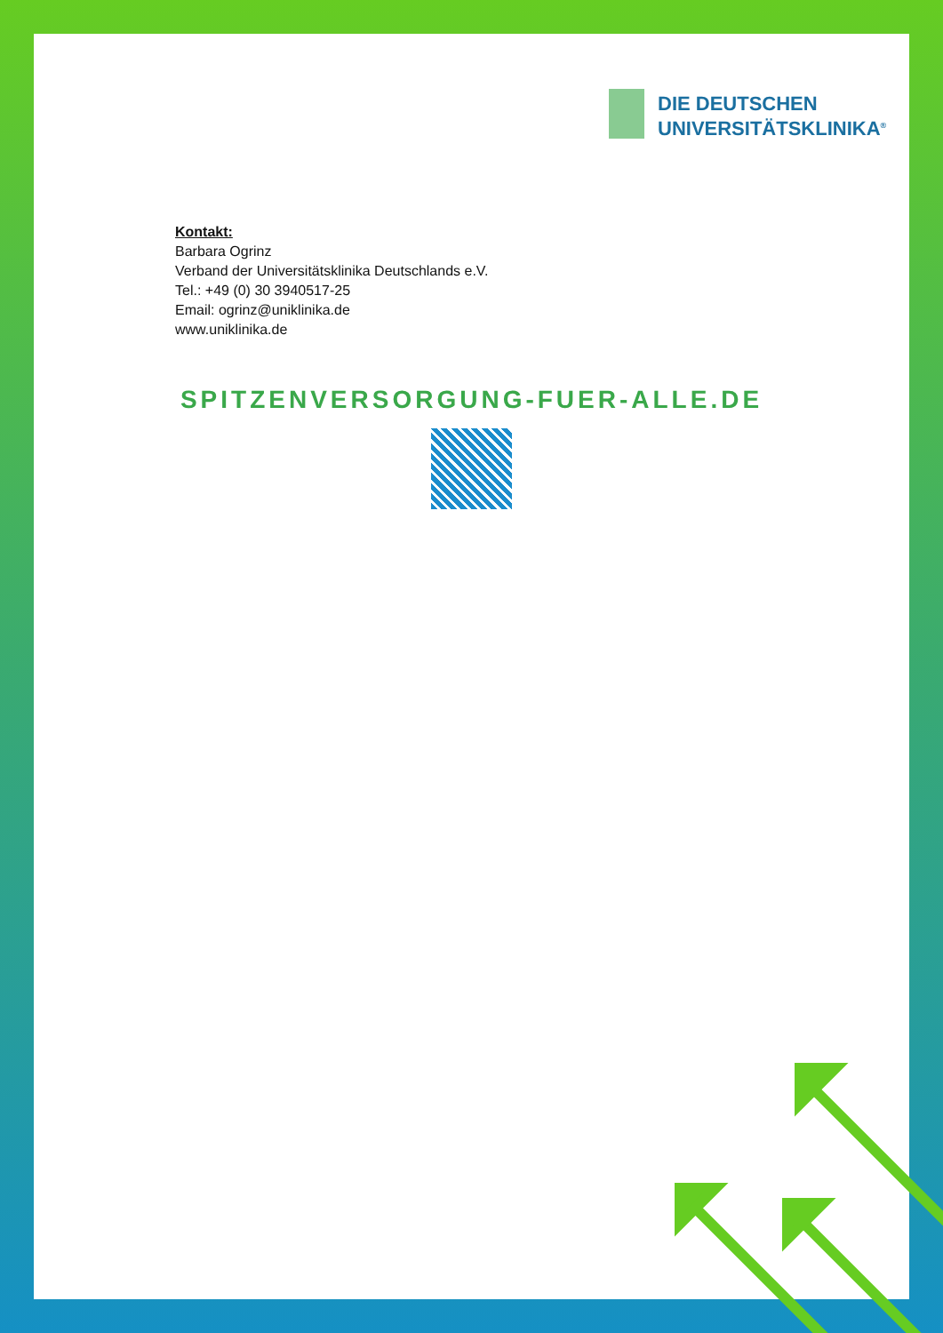DIE DEUTSCHEN
UNIVERSITÄTSKLINIKA<sup>®</sup>
Kontakt:
Barbara Ogrinz
Verband der Universitätsklinika Deutschlands e.V.
Tel.: +49 (0) 30 3940517-25
Email: ogrinz@uniklinika.de
www.uniklinika.de
SPITZENVERSORGUNG-FUER-ALLE.DE